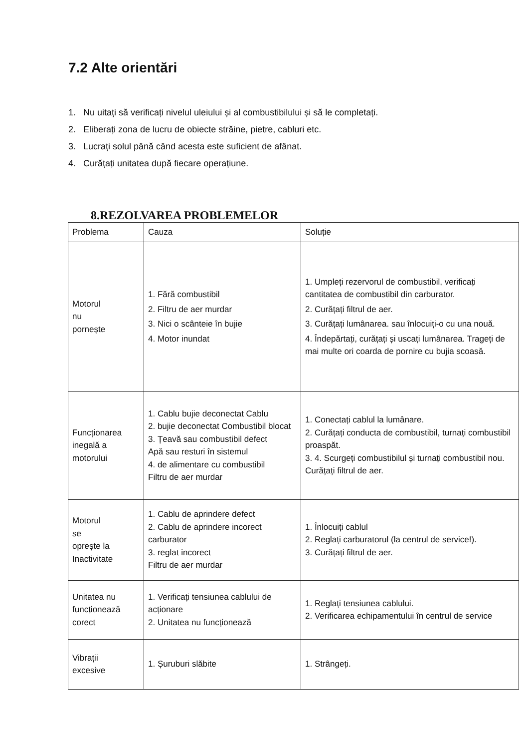7.2 Alte orientări
1. Nu uitați să verificați nivelul uleiului și al combustibilului și să le completați.
2. Eliberați zona de lucru de obiecte străine, pietre, cabluri etc.
3. Lucrați solul până când acesta este suficient de afânat.
4. Curățați unitatea după fiecare operațiune.
8.REZOLVAREA PROBLEMELOR
| Problema | Cauza | Soluție |
| Motorul nu pornește | 1. Fără combustibil 2. Filtru de aer murdar 3. Nici o scânteie în bujie 4. Motor inundat | 1. Umpleți rezervorul de combustibil, verificați cantitatea de combustibil din carburator. 2. Curățați filtrul de aer. 3. Curățați lumânarea. sau înlocuiți-o cu una nouă. 4. Îndepărtați, curățați și uscați lumânarea. Trageți de mai multe ori coarda de pornire cu bujia scoasă. |
| Funcționarea inegală a motorului | 1. Cablu bujie deconectat Cablu 2. bujie deconectat Combustibil blocat 3. Țeavă sau combustibil defect Apă sau resturi în sistemul 4. de alimentare cu combustibil Filtru de aer murdar | 1. Conectați cablul la lumânare. 2. Curățați conducta de combustibil, turnați combustibil proaspăt. 3. 4. Scurgeți combustibilul și turnați combustibil nou. Curățați filtrul de aer. |
| Motorul se oprește la Inactivitate | 1. Cablu de aprindere defect 2. Cablu de aprindere incorect carburator 3. reglat incorect Filtru de aer murdar | 1. Înlocuiți cablul 2. Reglați carburatorul (la centrul de service!). 3. Curățați filtrul de aer. |
| Unitatea nu funcționează corect | 1. Verificați tensiunea cablului de acționare 2. Unitatea nu funcționează | 1. Reglați tensiunea cablului. 2. Verificarea echipamentului în centrul de service |
| Vibrații excesive | 1. Șuruburi slăbite | 1. Strângeți. |